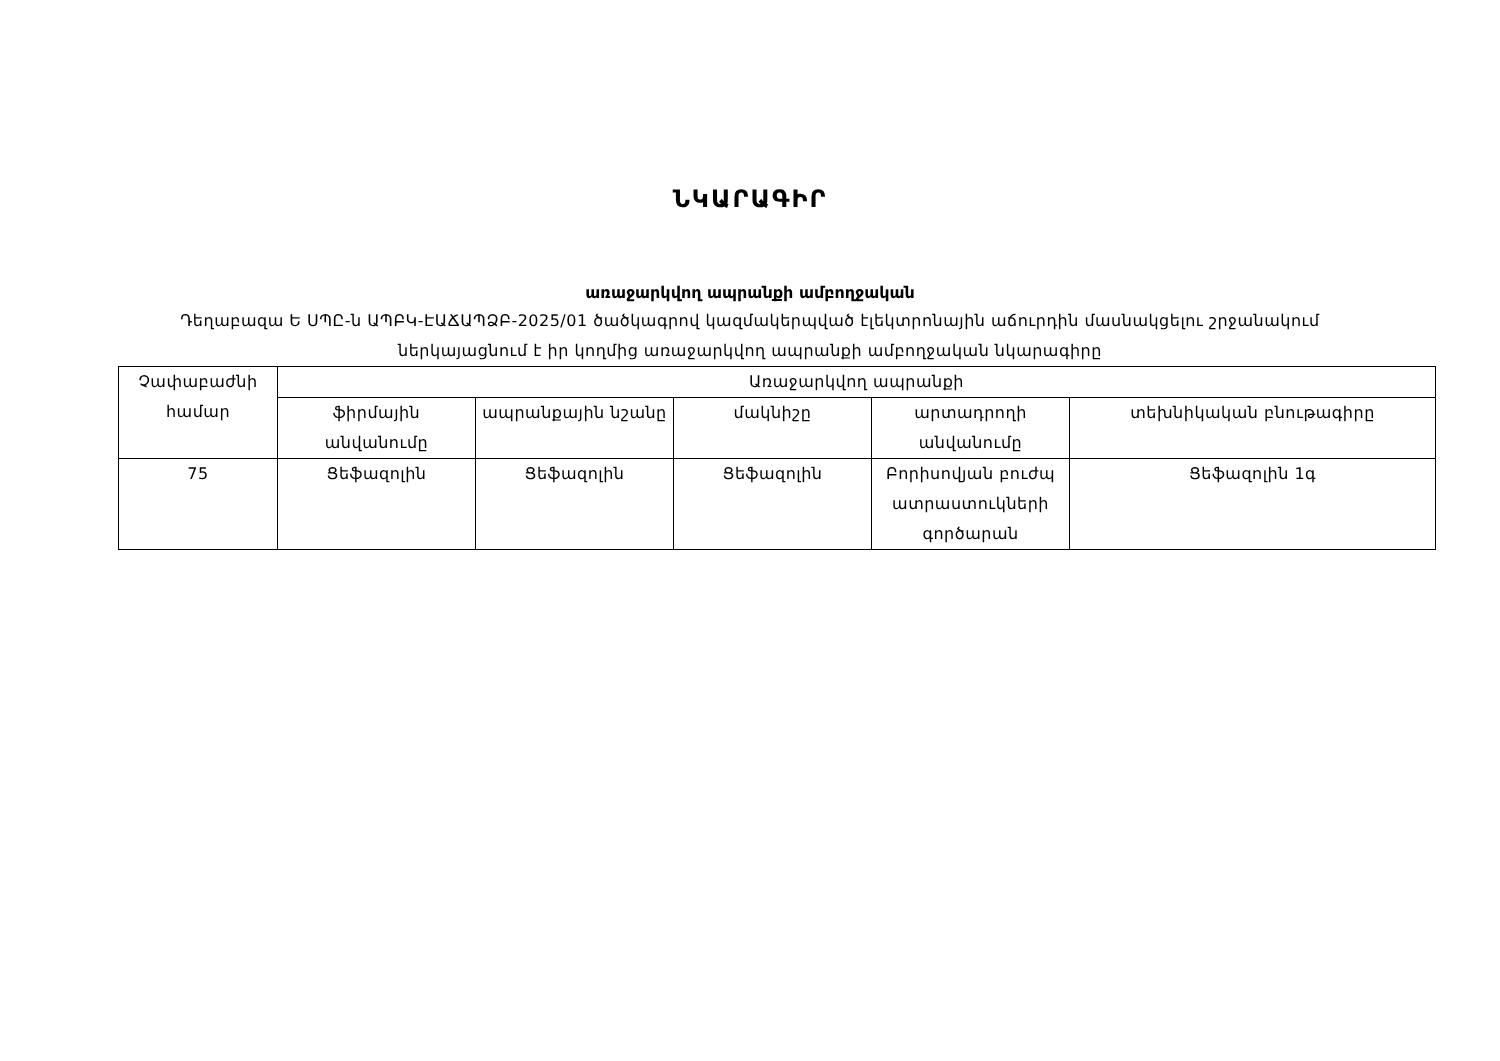ՆԿԱՐԱԳԻՐ
առաջարկվող ապրանքի ամբողջական
Դեղաբազա Ե ՍՊԸ-ն ԱՊԲԿ-ԷԱՃԱՊՁԲ-2025/01 ծածկագրով կազմակերպված էլեկտրոնային աճուրդին մասնակցելու շրջանակում ներկայացնում է իր կողմից առաջարկվող ապրանքի ամբողջական նկարագիրը
| Չափաբաժնի համար | Առաջարկվող ապրանքի | | | | |
| | ֆիրմային անվանումը | ապրանքային նշանը | մակնիշը | արտադրողի անվանումը | տեխնիկական բնութագիրը |
| 75 | Ցեֆազոլին | Ցեֆազոլին | Ցեֆազոլին | Բորիսովյան բուժպ ատրաստուկների գործարան | Ցեֆազոլին 1գ |